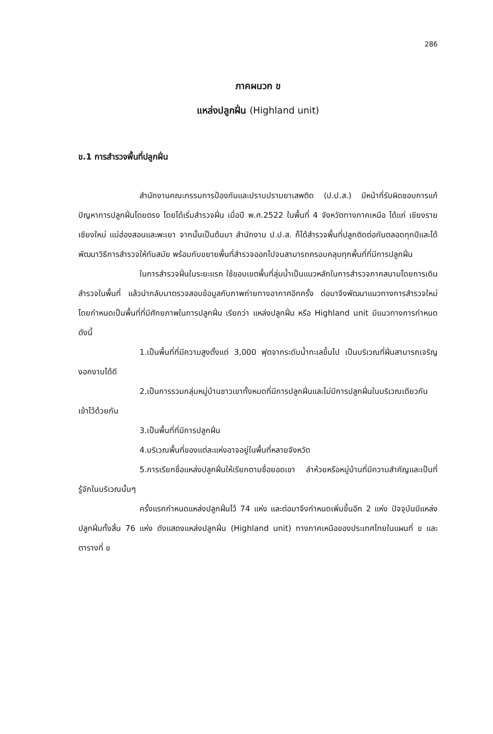286
ภาคผนวก ข
แหล่งปลูกฝิ่น (Highland unit)
ข.1 การสำรวจพื้นที่ปลูกฝิ่น
สำนักงานคณะกรรมการป้องกันและปราบปรามยาเสพติด (ป.ป.ส.) มีหน้าที่รับผิดชอบการแก้ปัญหาการปลูกฝิ่นโดยตรง โดยได้เริ่มสำรวจฝิ่น เมื่อปี พ.ศ.2522 ในพื้นที่ 4 จังหวัดทางภาคเหนือ ได้แก่ เชียงราย เชียงใหม่ แม่ฮ่องสอนและพะเยา จากนั้นเป็นต้นมา สำนักงาน ป.ป.ส. ก็ได้สำรวจพื้นที่ปลูกติดต่อกันตลอดทุกปีและได้พัฒนาวิธีการสำรวจให้ทันสมัย พร้อมกับขยายพื้นที่สำรวจออกไปจนสามารถครอบคลุมทุกพื้นที่ที่มีการปลูกฝิ่น
ในการสำรวจฝิ่นในระยะแรก ใช้ขอบเขตพื้นที่ลุ่มน้ำเป็นแนวหลักในการสำรวจภาคสนามโดยการเดินสำรวจในพื้นที่ แล้วนำกลับมาตรวจสอบข้อมูลกับภาพถ่ายทางอากาศอีกครั้ง ต่อมาจึงพัฒนาแนวทางการสำรวจใหม่ โดยกำหนดเป็นพื้นที่ที่มีศักยภาพในการปลูกฝิ่น เรียกว่า แหล่งปลูกฝิ่น หรือ Highland unit มีแนวทางการกำหนด ดังนี้
1.เป็นพื้นที่ที่มีความสูงตั้งแต่ 3,000 ฟุตจากระดับน้ำทะเลขึ้นไป เป็นบริเวณที่ฝิ่นสามารถเจริญงอกงามได้ดี
2.เป็นการรวมกลุ่มหมู่บ้านชาวเขาทั้งหมดที่มีการปลูกฝิ่นและไม่มีการปลูกฝิ่นในบริเวณเดียวกันเข้าไว้ด้วยกัน
3.เป็นพื้นที่ที่มีการปลูกฝิ่น
4.บริเวณพื้นที่ของแต่ละแห่งอาจอยู่ในพื้นที่หลายจังหวัด
5.การเรียกชื่อแหล่งปลูกฝิ่นให้เรียกตามชื่อยอดเขา ลำห้วยหรือหมู่บ้านที่มีความสำคัญและเป็นที่รู้จักในบริเวณนั้นๆ
ครั้งแรกกำหนดแหล่งปลูกฝิ่นไว้ 74 แห่ง และต่อมาจึงกำหนดเพิ่มขึ้นอีก 2 แห่ง ปัจจุบันมีแหล่งปลูกฝิ่นทั้งสิ้น 76 แห่ง ดังแสดงแหล่งปลูกฝิ่น (Highland unit) ทางภาคเหนือของประเทศไทยในแผนที่ ข และตารางที่ ข